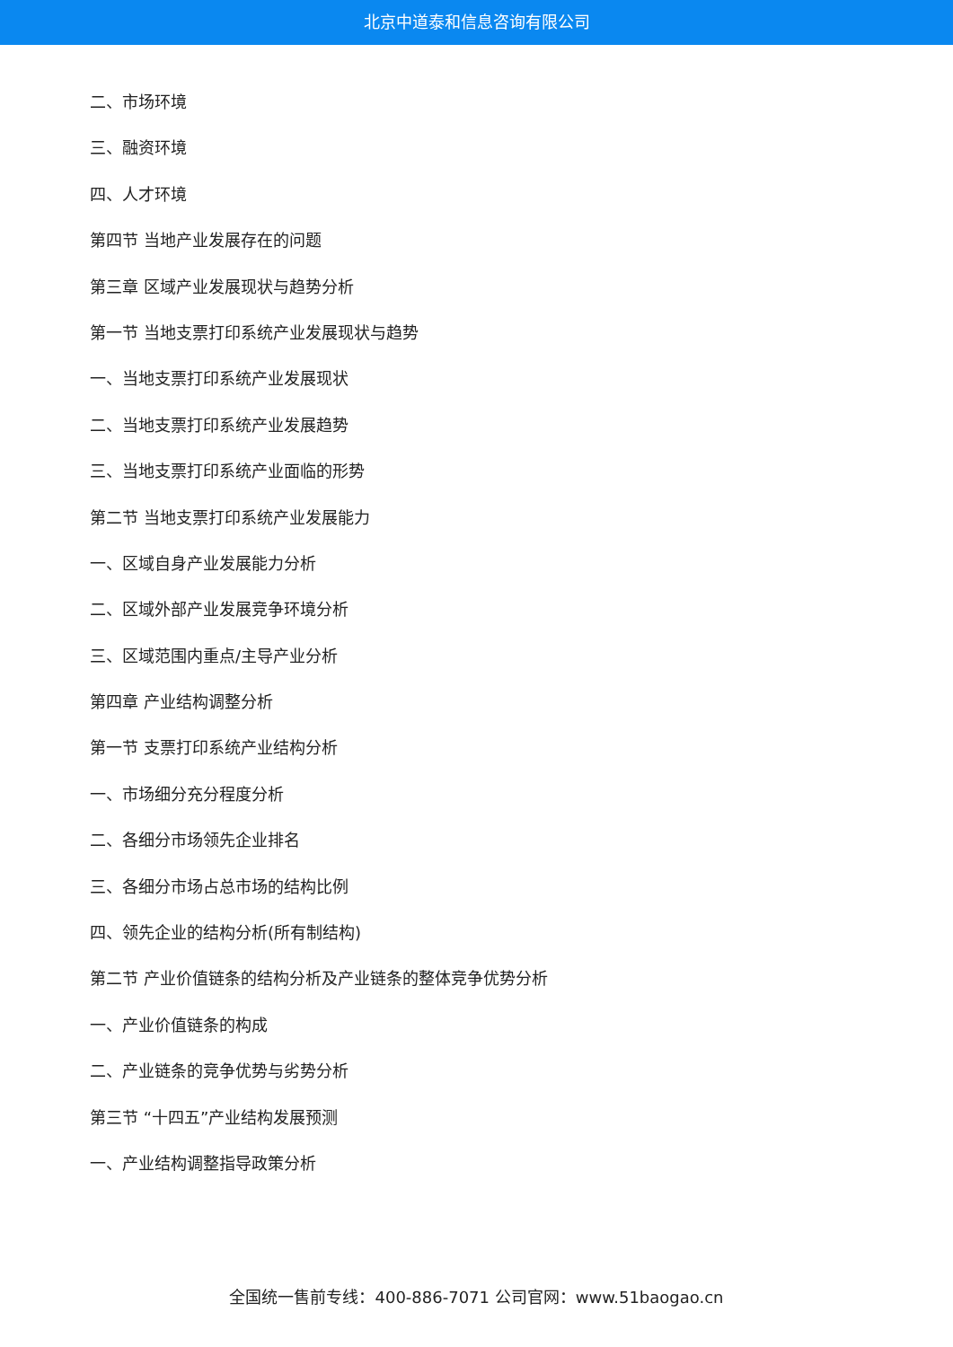北京中道泰和信息咨询有限公司
二、市场环境
三、融资环境
四、人才环境
第四节 当地产业发展存在的问题
第三章 区域产业发展现状与趋势分析
第一节 当地支票打印系统产业发展现状与趋势
一、当地支票打印系统产业发展现状
二、当地支票打印系统产业发展趋势
三、当地支票打印系统产业面临的形势
第二节 当地支票打印系统产业发展能力
一、区域自身产业发展能力分析
二、区域外部产业发展竞争环境分析
三、区域范围内重点/主导产业分析
第四章 产业结构调整分析
第一节 支票打印系统产业结构分析
一、市场细分充分程度分析
二、各细分市场领先企业排名
三、各细分市场占总市场的结构比例
四、领先企业的结构分析(所有制结构)
第二节 产业价值链条的结构分析及产业链条的整体竞争优势分析
一、产业价值链条的构成
二、产业链条的竞争优势与劣势分析
第三节 “十四五”产业结构发展预测
一、产业结构调整指导政策分析
全国统一售前专线：400-886-7071 公司官网：www.51baogao.cn